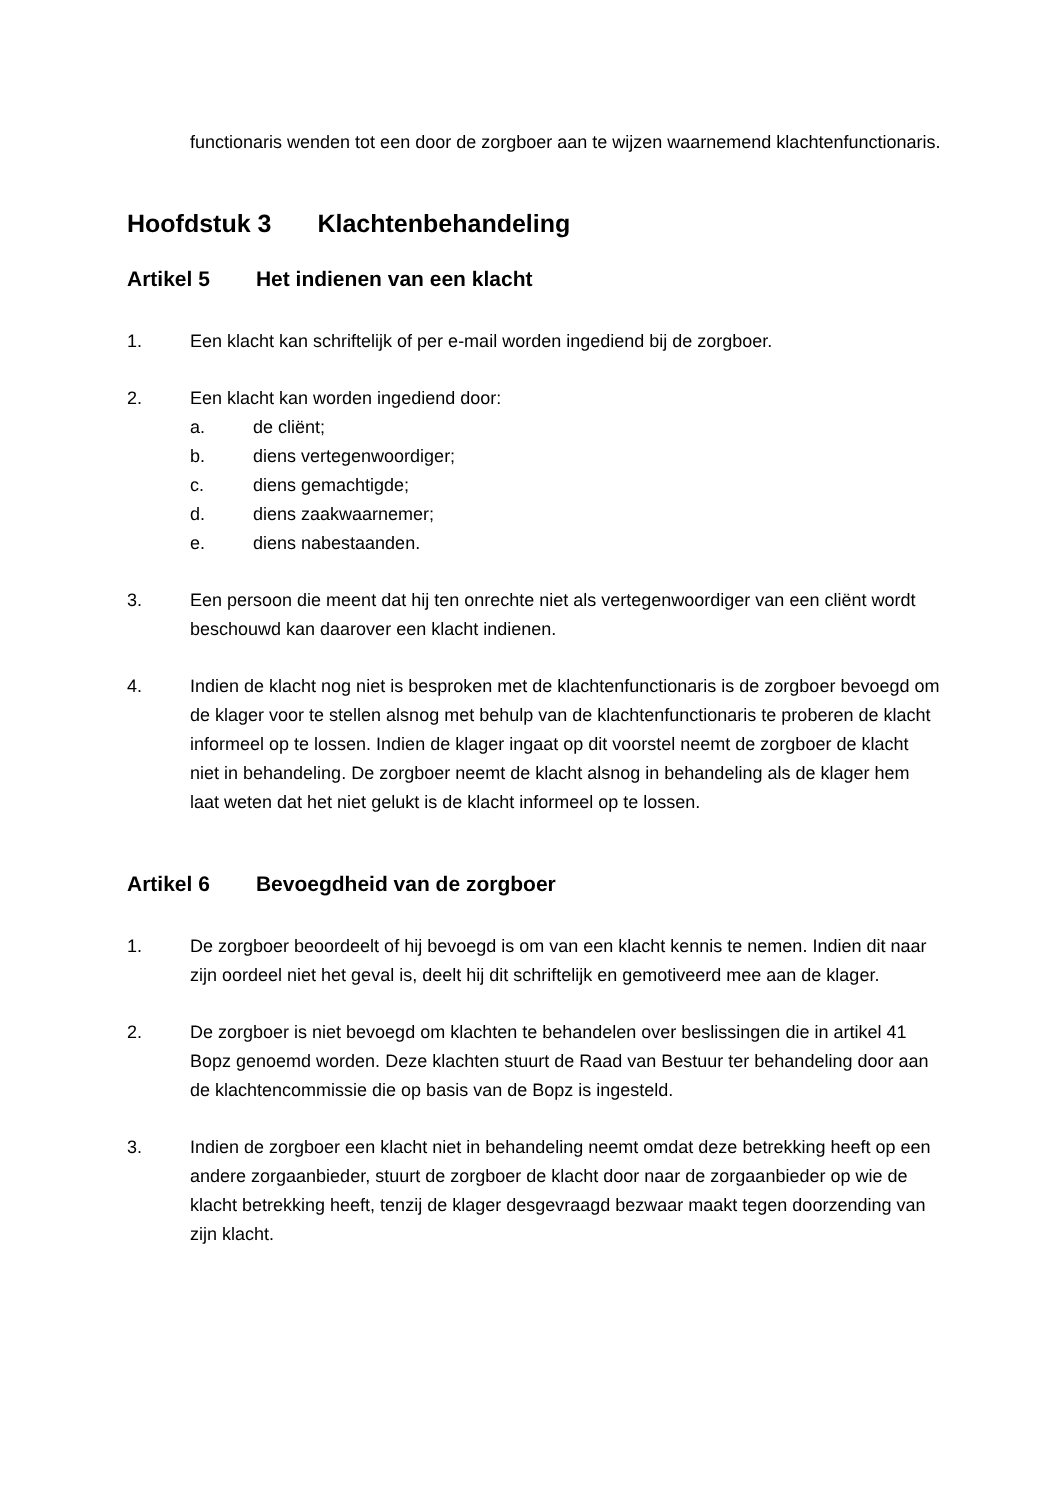functionaris wenden tot een door de zorgboer aan te wijzen waarnemend klachtenfunctionaris.
Hoofdstuk 3 Klachtenbehandeling
Artikel 5 Het indienen van een klacht
1. Een klacht kan schriftelijk of per e-mail worden ingediend bij de zorgboer.
2. Een klacht kan worden ingediend door:
a. de cliënt;
b. diens vertegenwoordiger;
c. diens gemachtigde;
d. diens zaakwaarnemer;
e. diens nabestaanden.
3. Een persoon die meent dat hij ten onrechte niet als vertegenwoordiger van een cliënt wordt beschouwd kan daarover een klacht indienen.
4. Indien de klacht nog niet is besproken met de klachtenfunctionaris is de zorgboer bevoegd om de klager voor te stellen alsnog met behulp van de klachtenfunctionaris te proberen de klacht informeel op te lossen. Indien de klager ingaat op dit voorstel neemt de zorgboer de klacht niet in behandeling. De zorgboer neemt de klacht alsnog in behandeling als de klager hem laat weten dat het niet gelukt is de klacht informeel op te lossen.
Artikel 6 Bevoegdheid van de zorgboer
1. De zorgboer beoordeelt of hij bevoegd is om van een klacht kennis te nemen. Indien dit naar zijn oordeel niet het geval is, deelt hij dit schriftelijk en gemotiveerd mee aan de klager.
2. De zorgboer is niet bevoegd om klachten te behandelen over beslissingen die in artikel 41 Bopz genoemd worden. Deze klachten stuurt de Raad van Bestuur ter behandeling door aan de klachtencommissie die op basis van de Bopz is ingesteld.
3. Indien de zorgboer een klacht niet in behandeling neemt omdat deze betrekking heeft op een andere zorgaanbieder, stuurt de zorgboer de klacht door naar de zorgaanbieder op wie de klacht betrekking heeft, tenzij de klager desgevraagd bezwaar maakt tegen doorzending van zijn klacht.